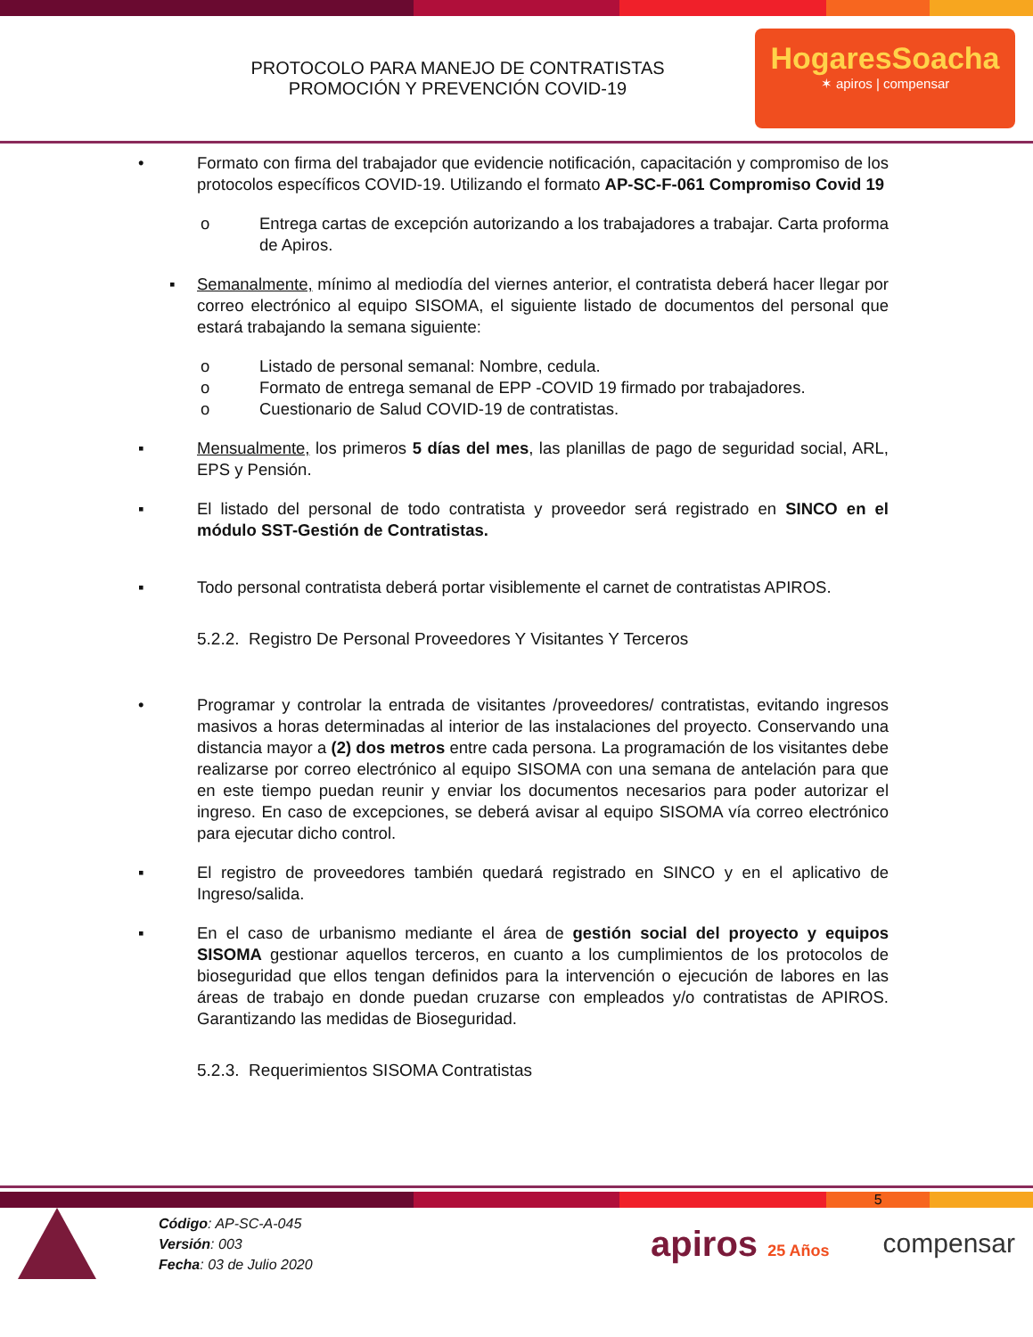PROTOCOLO PARA MANEJO DE CONTRATISTAS
PROMOCIÓN Y PREVENCIÓN COVID-19
HogaresSoacha
✶ apiros | compensar
• Formato con firma del trabajador que evidencie notificación, capacitación y compromiso de los protocolos específicos COVID-19. Utilizando el formato AP-SC-F-061 Compromiso Covid 19
o Entrega cartas de excepción autorizando a los trabajadores a trabajar. Carta proforma de Apiros.
▪ Semanalmente, mínimo al mediodía del viernes anterior, el contratista deberá hacer llegar por correo electrónico al equipo SISOMA, el siguiente listado de documentos del personal que estará trabajando la semana siguiente:
o Listado de personal semanal: Nombre, cedula.
o Formato de entrega semanal de EPP -COVID 19 firmado por trabajadores.
o Cuestionario de Salud COVID-19 de contratistas.
▪ Mensualmente, los primeros 5 días del mes, las planillas de pago de seguridad social, ARL, EPS y Pensión.
▪ El listado del personal de todo contratista y proveedor será registrado en SINCO en el módulo SST-Gestión de Contratistas.
▪ Todo personal contratista deberá portar visiblemente el carnet de contratistas APIROS.
5.2.2. Registro De Personal Proveedores Y Visitantes Y Terceros
• Programar y controlar la entrada de visitantes /proveedores/ contratistas, evitando ingresos masivos a horas determinadas al interior de las instalaciones del proyecto. Conservando una distancia mayor a (2) dos metros entre cada persona. La programación de los visitantes debe realizarse por correo electrónico al equipo SISOMA con una semana de antelación para que en este tiempo puedan reunir y enviar los documentos necesarios para poder autorizar el ingreso. En caso de excepciones, se deberá avisar al equipo SISOMA vía correo electrónico para ejecutar dicho control.
▪ El registro de proveedores también quedará registrado en SINCO y en el aplicativo de Ingreso/salida.
▪ En el caso de urbanismo mediante el área de gestión social del proyecto y equipos SISOMA gestionar aquellos terceros, en cuanto a los cumplimientos de los protocolos de bioseguridad que ellos tengan definidos para la intervención o ejecución de labores en las áreas de trabajo en donde puedan cruzarse con empleados y/o contratistas de APIROS. Garantizando las medidas de Bioseguridad.
5.2.3. Requerimientos SISOMA Contratistas
5
Código: AP-SC-A-045
Versión: 003
Fecha: 03 de Julio 2020
apiros 25 Años
compensar